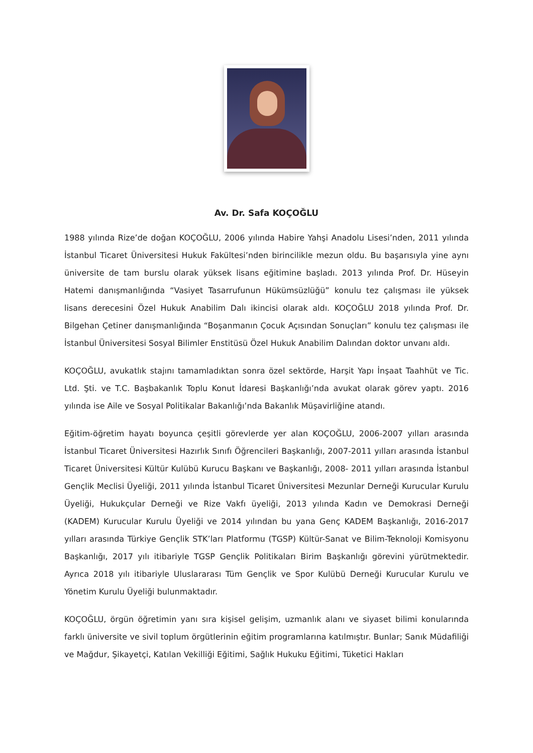Av. Dr. Safa KOÇOĞLU
1988 yılında Rize’de doğan KOÇOĞLU, 2006 yılında Habire Yahşi Anadolu Lisesi’nden, 2011 yılında İstanbul Ticaret Üniversitesi Hukuk Fakültesi’nden birincilikle mezun oldu. Bu başarısıyla yine aynı üniversite de tam burslu olarak yüksek lisans eğitimine başladı. 2013 yılında Prof. Dr. Hüseyin Hatemi danışmanlığında “Vasiyet Tasarrufunun Hükümsüzlüğü” konulu tez çalışması ile yüksek lisans derecesini Özel Hukuk Anabilim Dalı ikincisi olarak aldı. KOÇOĞLU 2018 yılında Prof. Dr. Bilgehan Çetiner danışmanlığında “Boşanmanın Çocuk Açısından Sonuçları” konulu tez çalışması ile İstanbul Üniversitesi Sosyal Bilimler Enstitüsü Özel Hukuk Anabilim Dalından doktor unvanı aldı.
KOÇOĞLU, avukatlık stajını tamamladıktan sonra özel sektörde, Harşit Yapı İnşaat Taahhüt ve Tic. Ltd. Şti. ve T.C. Başbakanlık Toplu Konut İdaresi Başkanlığı’nda avukat olarak görev yaptı. 2016 yılında ise Aile ve Sosyal Politikalar Bakanlığı’nda Bakanlık Müşavirliğine atandı.
Eğitim-öğretim hayatı boyunca çeşitli görevlerde yer alan KOÇOĞLU, 2006-2007 yılları arasında İstanbul Ticaret Üniversitesi Hazırlık Sınıfı Öğrencileri Başkanlığı, 2007-2011 yılları arasında İstanbul Ticaret Üniversitesi Kültür Kulübü Kurucu Başkanı ve Başkanlığı, 2008- 2011 yılları arasında İstanbul Gençlik Meclisi Üyeliği, 2011 yılında İstanbul Ticaret Üniversitesi Mezunlar Derneği Kurucular Kurulu Üyeliği, Hukukçular Derneği ve Rize Vakfı üyeliği, 2013 yılında Kadın ve Demokrasi Derneği (KADEM) Kurucular Kurulu Üyeliği ve 2014 yılından bu yana Genç KADEM Başkanlığı, 2016-2017 yılları arasında Türkiye Gençlik STK’ları Platformu (TGSP) Kültür-Sanat ve Bilim-Teknoloji Komisyonu Başkanlığı, 2017 yılı itibariyle TGSP Gençlik Politikaları Birim Başkanlığı görevini yürütmektedir. Ayrıca 2018 yılı itibariyle Uluslararası Tüm Gençlik ve Spor Kulübü Derneği Kurucular Kurulu ve Yönetim Kurulu Üyeliği bulunmaktadır.
KOÇOĞLU, örgün öğretimin yanı sıra kişisel gelişim, uzmanlık alanı ve siyaset bilimi konularında farklı üniversite ve sivil toplum örgütlerinin eğitim programlarına katılmıştır. Bunlar; Sanık Müdafiliği ve Mağdur, Şikayetçi, Katılan Vekilliği Eğitimi, Sağlık Hukuku Eğitimi, Tüketici Hakları